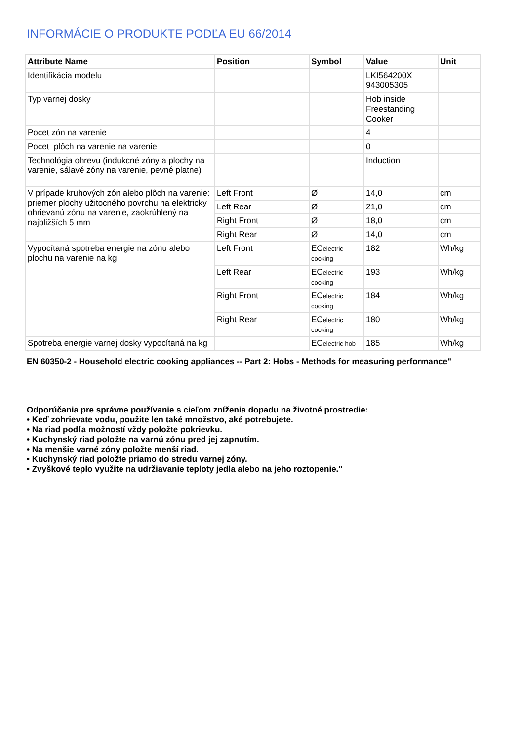INFORMÁCIE O PRODUKTE PODĽA EU 66/2014
| Attribute Name | Position | Symbol | Value | Unit |
| --- | --- | --- | --- | --- |
| Identifikácia modelu | | | LKI564200X 943005305 | |
| Typ varnej dosky | | | Hob inside Freestanding Cooker | |
| Pocet zón na varenie | | | 4 | |
| Pocet plôch na varenie na varenie | | | 0 | |
| Technológia ohrevu (indukcné zóny a plochy na varenie, sálavé zóny na varenie, pevné platne) | | | Induction | |
| V prípade kruhových zón alebo plôch na varenie: priemer plochy užitocného povrchu na elektricky ohrievanú zónu na varenie, zaokrúhlený na najbližších 5 mm | Left Front | Ø | 14,0 | cm |
| | Left Rear | Ø | 21,0 | cm |
| | Right Front | Ø | 18,0 | cm |
| | Right Rear | Ø | 14,0 | cm |
| Vypocítaná spotreba energie na zónu alebo plochu na varenie na kg | Left Front | EC electric cooking | 182 | Wh/kg |
| | Left Rear | EC electric cooking | 193 | Wh/kg |
| | Right Front | EC electric cooking | 184 | Wh/kg |
| | Right Rear | EC electric cooking | 180 | Wh/kg |
| Spotreba energie varnej dosky vypocítaná na kg | | EC electric hob | 185 | Wh/kg |
EN 60350-2 - Household electric cooking appliances -- Part 2: Hobs - Methods for measuring performance"
Odporúčania pre správne používanie s cieľom zníženia dopadu na životné prostredie:
• Keď zohrievate vodu, použite len také množstvo, aké potrebujete.
• Na riad podľa možností vždy položte pokrievku.
• Kuchynský riad položte na varnú zónu pred jej zapnutím.
• Na menšie varné zóny položte menší riad.
• Kuchynský riad položte priamo do stredu varnej zóny.
• Zvyškové teplo využite na udržiavanie teploty jedla alebo na jeho roztopenie."